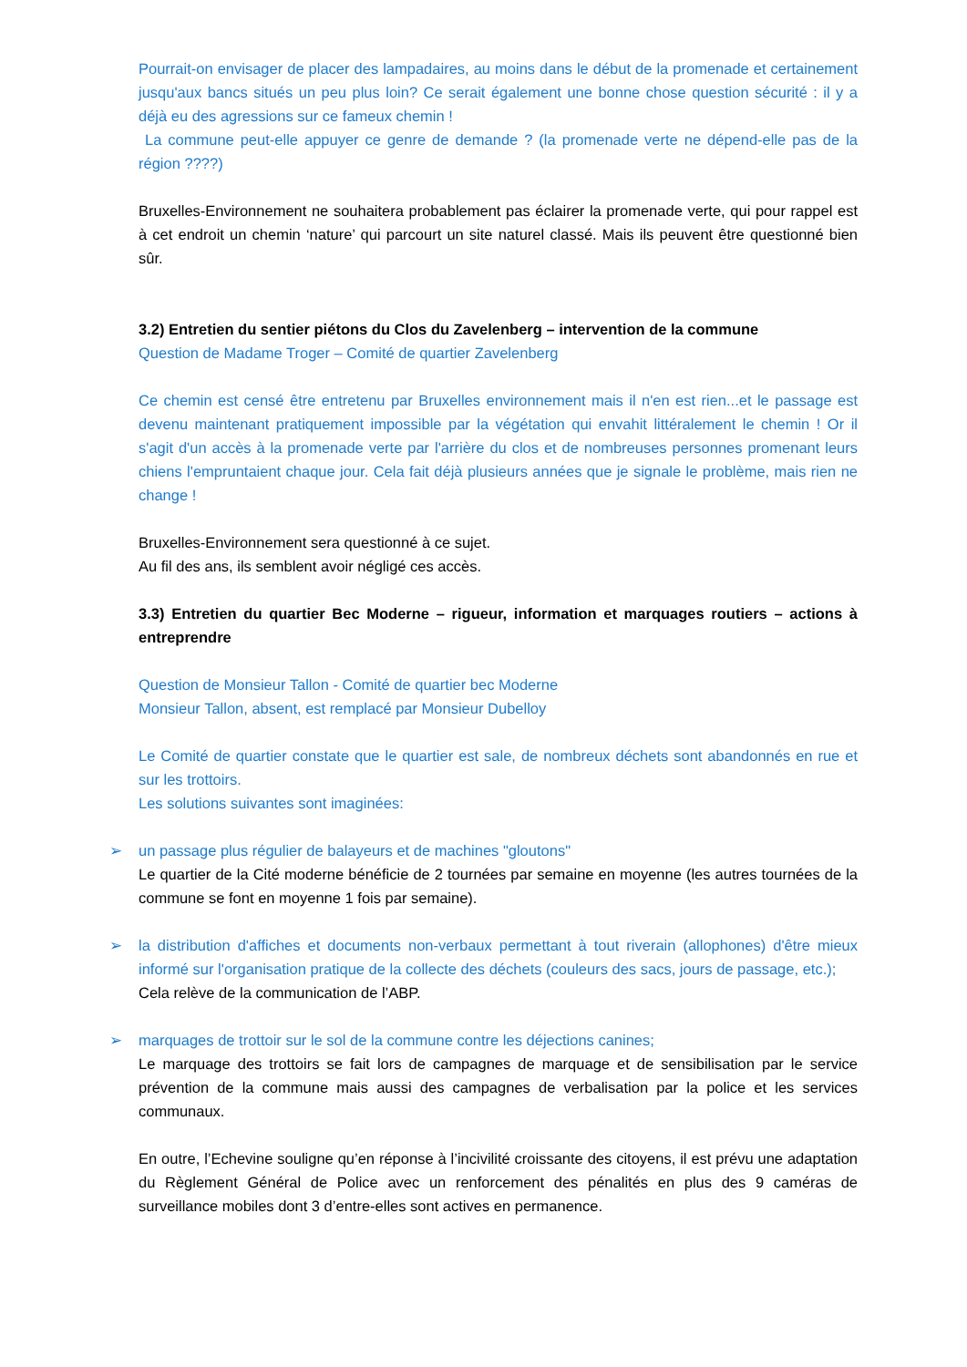Pourrait-on envisager de placer des lampadaires, au moins dans le début de la promenade et certainement jusqu'aux bancs situés un peu plus loin? Ce serait également une bonne chose question sécurité : il y a déjà eu des agressions sur ce fameux chemin !
La commune peut-elle appuyer ce genre de demande ? (la promenade verte ne dépend-elle pas de la région ????)
Bruxelles-Environnement ne souhaitera probablement pas éclairer la promenade verte, qui pour rappel est à cet endroit un chemin ‘nature’ qui parcourt un site naturel classé. Mais ils peuvent être questionné bien sûr.
3.2) Entretien du sentier piétons du Clos du Zavelenberg – intervention de la commune
Question de Madame Troger – Comité de quartier Zavelenberg
Ce chemin est censé être entretenu par Bruxelles environnement mais il n'en est rien...et le passage est devenu maintenant pratiquement impossible par la végétation qui envahit littéralement le chemin ! Or il s'agit d'un accès à la promenade verte par l'arrière du clos et de nombreuses personnes promenant leurs chiens l'empruntaient chaque jour. Cela fait déjà plusieurs années que je signale le problème, mais rien ne change !
Bruxelles-Environnement sera questionné à ce sujet.
Au fil des ans, ils semblent avoir négligé ces accès.
3.3) Entretien du quartier Bec Moderne – rigueur, information et marquages routiers – actions à entreprendre
Question de Monsieur Tallon - Comité de quartier bec Moderne
Monsieur Tallon, absent, est remplacé par Monsieur Dubelloy
Le Comité de quartier constate que le quartier est sale, de nombreux déchets sont abandonnés en rue et sur les trottoirs.
Les solutions suivantes sont imaginées:
➢ un passage plus régulier de balayeurs et de machines "gloutons"
Le quartier de la Cité moderne bénéficie de 2 tournées par semaine en moyenne (les autres tournées de la commune se font en moyenne 1 fois par semaine).
➢ la distribution d'affiches et documents non-verbaux permettant à tout riverain (allophones) d'être mieux informé sur l'organisation pratique de la collecte des déchets (couleurs des sacs, jours de passage, etc.);
Cela relève de la communication de l’ABP.
➢ marquages de trottoir sur le sol de la commune contre les déjections canines;
Le marquage des trottoirs se fait lors de campagnes de marquage et de sensibilisation par le service prévention de la commune mais aussi des campagnes de verbalisation par la police et les services communaux.
En outre, l’Echevine souligne qu’en réponse à l’incivilité croissante des citoyens, il est prévu une adaptation du Règlement Général de Police avec un renforcement des pénalités en plus des 9 caméras de surveillance mobiles dont 3 d’entre-elles sont actives en permanence.